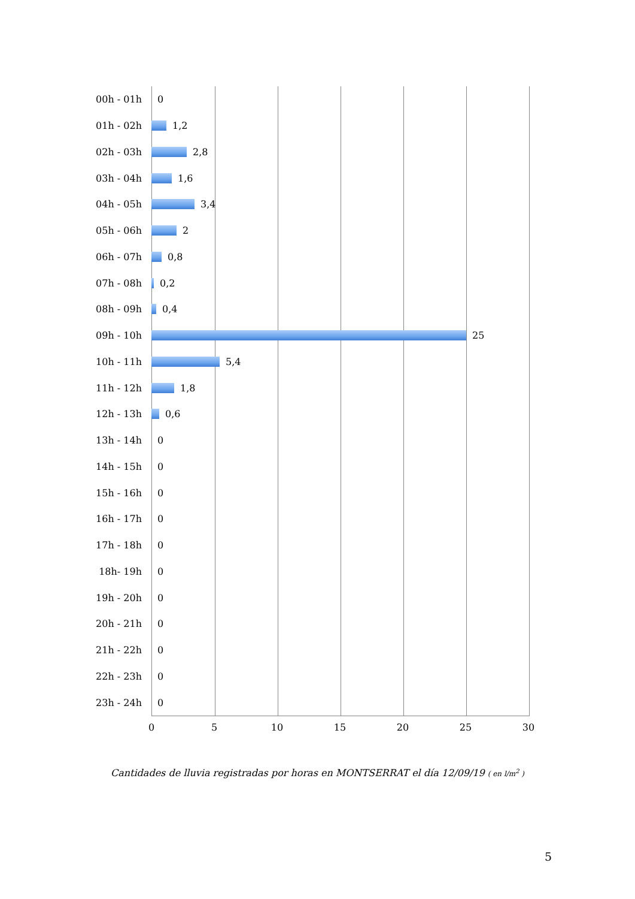00h - 01h 0
01h - 02h 1,2
02h - 03h 2,8
03h - 04h 1,6
04h - 05h 3,4
05h - 06h 2
06h - 07h 0,8
07h - 08h 0,2
08h - 09h 0,4
09h - 10h 25
10h - 11h 5,4
11h - 12h 1,8
12h - 13h 0,6
13h - 14h 0
14h - 15h 0
15h - 16h 0
16h - 17h 0
17h - 18h 0
18h- 19h 0
19h - 20h 0
20h - 21h 0
21h - 22h 0
22h - 23h 0
23h - 24h 0
0 5 10 15 20 25 30
Cantidades de lluvia registradas por horas en MONTSERRAT el día 12/09/19 ( en l/m<sup>2</sup> )
5